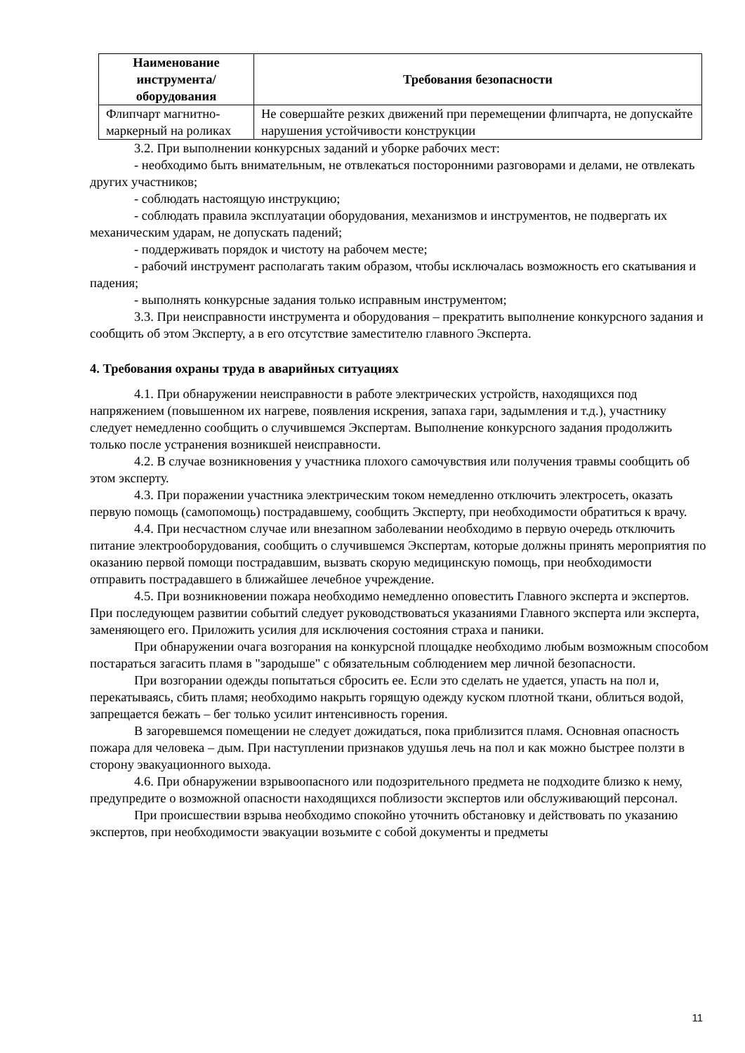| Наименование инструмента/ оборудования | Требования безопасности |
| --- | --- |
| Флипчарт магнитно-маркерный на роликах | Не совершайте резких движений при перемещении флипчарта, не допускайте нарушения устойчивости конструкции |
3.2. При выполнении конкурсных заданий и уборке рабочих мест:
- необходимо быть внимательным, не отвлекаться посторонними разговорами и делами, не отвлекать других участников;
- соблюдать настоящую инструкцию;
- соблюдать правила эксплуатации оборудования, механизмов и инструментов, не подвергать их механическим ударам, не допускать падений;
- поддерживать порядок и чистоту на рабочем месте;
- рабочий инструмент располагать таким образом, чтобы исключалась возможность его скатывания и падения;
- выполнять конкурсные задания только исправным инструментом;
3.3. При неисправности инструмента и оборудования – прекратить выполнение конкурсного задания и сообщить об этом Эксперту, а в его отсутствие заместителю главного Эксперта.
4. Требования охраны труда в аварийных ситуациях
4.1. При обнаружении неисправности в работе электрических устройств, находящихся под напряжением (повышенном их нагреве, появления искрения, запаха гари, задымления и т.д.), участнику следует немедленно сообщить о случившемся Экспертам. Выполнение конкурсного задания продолжить только после устранения возникшей неисправности.
4.2. В случае возникновения у участника плохого самочувствия или получения травмы сообщить об этом эксперту.
4.3. При поражении участника электрическим током немедленно отключить электросеть, оказать первую помощь (самопомощь) пострадавшему, сообщить Эксперту, при необходимости обратиться к врачу.
4.4. При несчастном случае или внезапном заболевании необходимо в первую очередь отключить питание электрооборудования, сообщить о случившемся Экспертам, которые должны принять мероприятия по оказанию первой помощи пострадавшим, вызвать скорую медицинскую помощь, при необходимости отправить пострадавшего в ближайшее лечебное учреждение.
4.5. При возникновении пожара необходимо немедленно оповестить Главного эксперта и экспертов. При последующем развитии событий следует руководствоваться указаниями Главного эксперта или эксперта, заменяющего его. Приложить усилия для исключения состояния страха и паники.
При обнаружении очага возгорания на конкурсной площадке необходимо любым возможным способом постараться загасить пламя в "зародыше" с обязательным соблюдением мер личной безопасности.
При возгорании одежды попытаться сбросить ее. Если это сделать не удается, упасть на пол и, перекатываясь, сбить пламя; необходимо накрыть горящую одежду куском плотной ткани, облиться водой, запрещается бежать – бег только усилит интенсивность горения.
В загоревшемся помещении не следует дожидаться, пока приблизится пламя. Основная опасность пожара для человека – дым. При наступлении признаков удушья лечь на пол и как можно быстрее ползти в сторону эвакуационного выхода.
4.6. При обнаружении взрывоопасного или подозрительного предмета не подходите близко к нему, предупредите о возможной опасности находящихся поблизости экспертов или обслуживающий персонал.
При происшествии взрыва необходимо спокойно уточнить обстановку и действовать по указанию экспертов, при необходимости эвакуации возьмите с собой документы и предметы
11